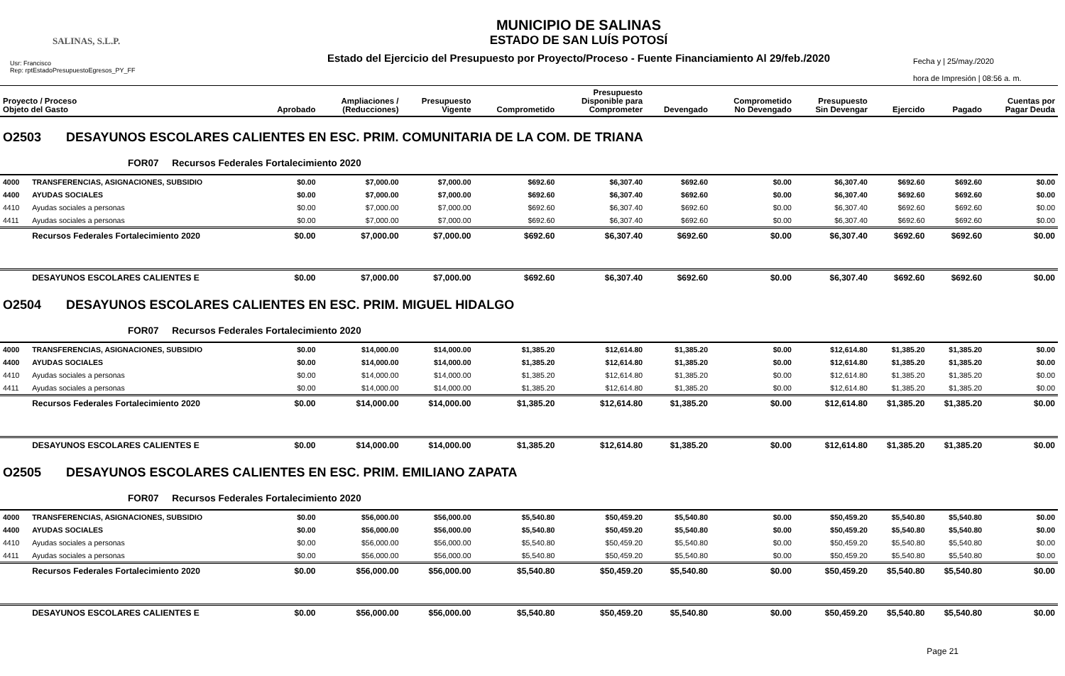SALINAS, S.L.P.
Usr: Francisco
Rep: rptEstadoPresupuestoEgresos_PY_FF
MUNICIPIO DE SALINAS
ESTADO DE SAN LUÍS POTOSÍ
Estado del Ejercicio del Presupuesto por Proyecto/Proceso - Fuente Financiamiento Al 29/feb./2020
Fecha y | 25/may./2020
hora de Impresión | 08:56 a. m.
| Proyecto / Proceso Objeto del Gasto | | Aprobado | Ampliaciones / (Reducciones) | Presupuesto Vigente | Comprometido | Presupuesto Disponible para Comprometer | Devengado | Comprometido No Devengado | Presupuesto Sin Devengar | Ejercido | Pagado | Cuentas por Pagar Deuda |
| --- | --- | --- | --- | --- | --- | --- | --- | --- | --- | --- | --- | --- |
| O2503 DESAYUNOS ESCOLARES CALIENTES EN ESC. PRIM. COMUNITARIA DE LA COM. DE TRIANA | | | | | | | | | | | | |
| FOR07 Recursos Federales Fortalecimiento 2020 | | | | | | | | | | | | |
| 4000 | TRANSFERENCIAS, ASIGNACIONES, SUBSIDIO | $0.00 | $7,000.00 | $7,000.00 | $692.60 | $6,307.40 | $692.60 | $0.00 | $6,307.40 | $692.60 | $692.60 | $0.00 |
| 4400 | AYUDAS SOCIALES | $0.00 | $7,000.00 | $7,000.00 | $692.60 | $6,307.40 | $692.60 | $0.00 | $6,307.40 | $692.60 | $692.60 | $0.00 |
| 4410 | Ayudas sociales a personas | $0.00 | $7,000.00 | $7,000.00 | $692.60 | $6,307.40 | $692.60 | $0.00 | $6,307.40 | $692.60 | $692.60 | $0.00 |
| 4411 | Ayudas sociales a personas | $0.00 | $7,000.00 | $7,000.00 | $692.60 | $6,307.40 | $692.60 | $0.00 | $6,307.40 | $692.60 | $692.60 | $0.00 |
| | Recursos Federales Fortalecimiento 2020 | $0.00 | $7,000.00 | $7,000.00 | $692.60 | $6,307.40 | $692.60 | $0.00 | $6,307.40 | $692.60 | $692.60 | $0.00 |
| | DESAYUNOS ESCOLARES CALIENTES E | $0.00 | $7,000.00 | $7,000.00 | $692.60 | $6,307.40 | $692.60 | $0.00 | $6,307.40 | $692.60 | $692.60 | $0.00 |
| O2504 DESAYUNOS ESCOLARES CALIENTES EN ESC. PRIM. MIGUEL HIDALGO | | | | | | | | | | | | |
| FOR07 Recursos Federales Fortalecimiento 2020 | | | | | | | | | | | | |
| 4000 | TRANSFERENCIAS, ASIGNACIONES, SUBSIDIO | $0.00 | $14,000.00 | $14,000.00 | $1,385.20 | $12,614.80 | $1,385.20 | $0.00 | $12,614.80 | $1,385.20 | $1,385.20 | $0.00 |
| 4400 | AYUDAS SOCIALES | $0.00 | $14,000.00 | $14,000.00 | $1,385.20 | $12,614.80 | $1,385.20 | $0.00 | $12,614.80 | $1,385.20 | $1,385.20 | $0.00 |
| 4410 | Ayudas sociales a personas | $0.00 | $14,000.00 | $14,000.00 | $1,385.20 | $12,614.80 | $1,385.20 | $0.00 | $12,614.80 | $1,385.20 | $1,385.20 | $0.00 |
| 4411 | Ayudas sociales a personas | $0.00 | $14,000.00 | $14,000.00 | $1,385.20 | $12,614.80 | $1,385.20 | $0.00 | $12,614.80 | $1,385.20 | $1,385.20 | $0.00 |
| | Recursos Federales Fortalecimiento 2020 | $0.00 | $14,000.00 | $14,000.00 | $1,385.20 | $12,614.80 | $1,385.20 | $0.00 | $12,614.80 | $1,385.20 | $1,385.20 | $0.00 |
| | DESAYUNOS ESCOLARES CALIENTES E | $0.00 | $14,000.00 | $14,000.00 | $1,385.20 | $12,614.80 | $1,385.20 | $0.00 | $12,614.80 | $1,385.20 | $1,385.20 | $0.00 |
| O2505 DESAYUNOS ESCOLARES CALIENTES EN ESC. PRIM. EMILIANO ZAPATA | | | | | | | | | | | | |
| FOR07 Recursos Federales Fortalecimiento 2020 | | | | | | | | | | | | |
| 4000 | TRANSFERENCIAS, ASIGNACIONES, SUBSIDIO | $0.00 | $56,000.00 | $56,000.00 | $5,540.80 | $50,459.20 | $5,540.80 | $0.00 | $50,459.20 | $5,540.80 | $5,540.80 | $0.00 |
| 4400 | AYUDAS SOCIALES | $0.00 | $56,000.00 | $56,000.00 | $5,540.80 | $50,459.20 | $5,540.80 | $0.00 | $50,459.20 | $5,540.80 | $5,540.80 | $0.00 |
| 4410 | Ayudas sociales a personas | $0.00 | $56,000.00 | $56,000.00 | $5,540.80 | $50,459.20 | $5,540.80 | $0.00 | $50,459.20 | $5,540.80 | $5,540.80 | $0.00 |
| 4411 | Ayudas sociales a personas | $0.00 | $56,000.00 | $56,000.00 | $5,540.80 | $50,459.20 | $5,540.80 | $0.00 | $50,459.20 | $5,540.80 | $5,540.80 | $0.00 |
| | Recursos Federales Fortalecimiento 2020 | $0.00 | $56,000.00 | $56,000.00 | $5,540.80 | $50,459.20 | $5,540.80 | $0.00 | $50,459.20 | $5,540.80 | $5,540.80 | $0.00 |
| | DESAYUNOS ESCOLARES CALIENTES E | $0.00 | $56,000.00 | $56,000.00 | $5,540.80 | $50,459.20 | $5,540.80 | $0.00 | $50,459.20 | $5,540.80 | $5,540.80 | $0.00 |
Page 21